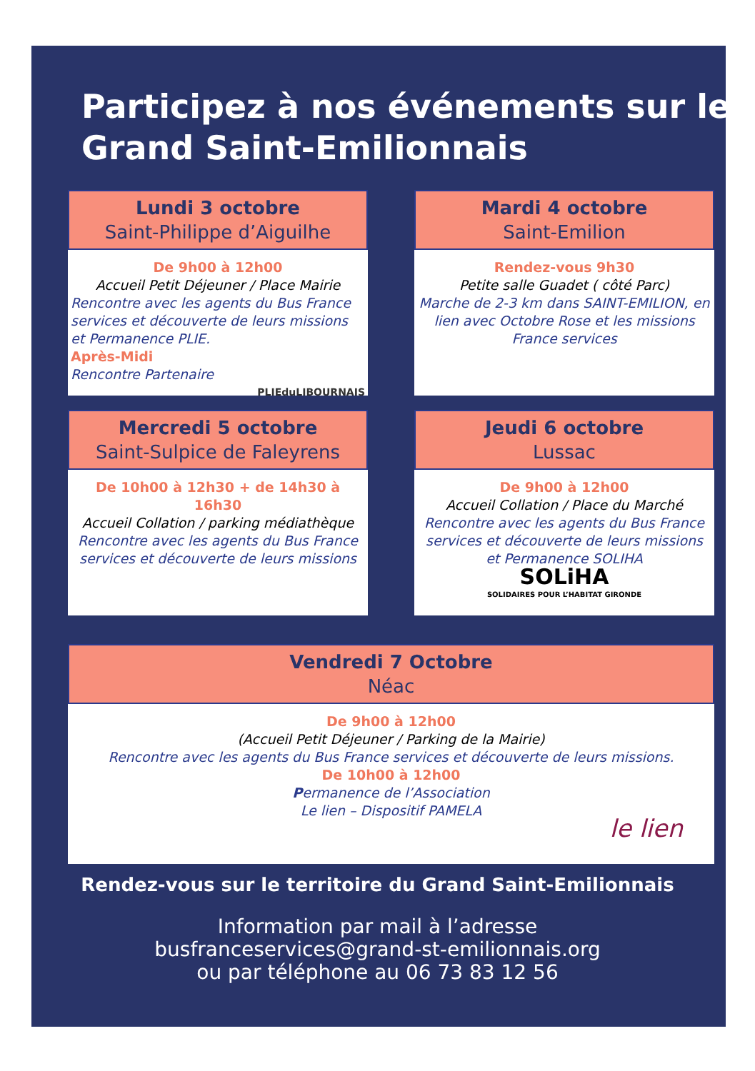Participez à nos événements sur le Grand Saint-Emilionnais
Lundi 3 octobre
Saint-Philippe d’Aiguilhe
De 9h00 à 12h00
Accueil Petit Déjeuner / Place Mairie
Rencontre avec les agents du Bus France services et découverte de leurs missions et Permanence PLIE.
Après-Midi
Rencontre Partenaire
PLIEduLIBOURNAIS
Mardi 4 octobre
Saint-Emilion
Rendez-vous 9h30
Petite salle Guadet ( côté Parc)
Marche de 2-3 km dans SAINT-EMILION, en lien avec Octobre Rose et les missions France services
Mercredi 5 octobre
Saint-Sulpice de Faleyrens
De 10h00 à 12h30 + de 14h30 à 16h30
Accueil Collation / parking médiathèque
Rencontre avec les agents du Bus France services et découverte de leurs missions
Jeudi 6 octobre
Lussac
De 9h00 à 12h00
Accueil Collation / Place du Marché
Rencontre avec les agents du Bus France services et découverte de leurs missions et Permanence SOLIHA
SOLiHA
SOLIDAIRES POUR L’HABITAT GIRONDE
Vendredi 7 Octobre
Néac
De 9h00 à 12h00
(Accueil Petit Déjeuner / Parking de la Mairie)
Rencontre avec les agents du Bus France services et découverte de leurs missions.
De 10h00 à 12h00
Permanence de l’Association
Le lien – Dispositif PAMELA
le lien
Rendez-vous sur le territoire du Grand Saint-Emilionnais
Information par mail à l’adresse
busfranceservices@grand-st-emilionnais.org
ou par téléphone au 06 73 83 12 56